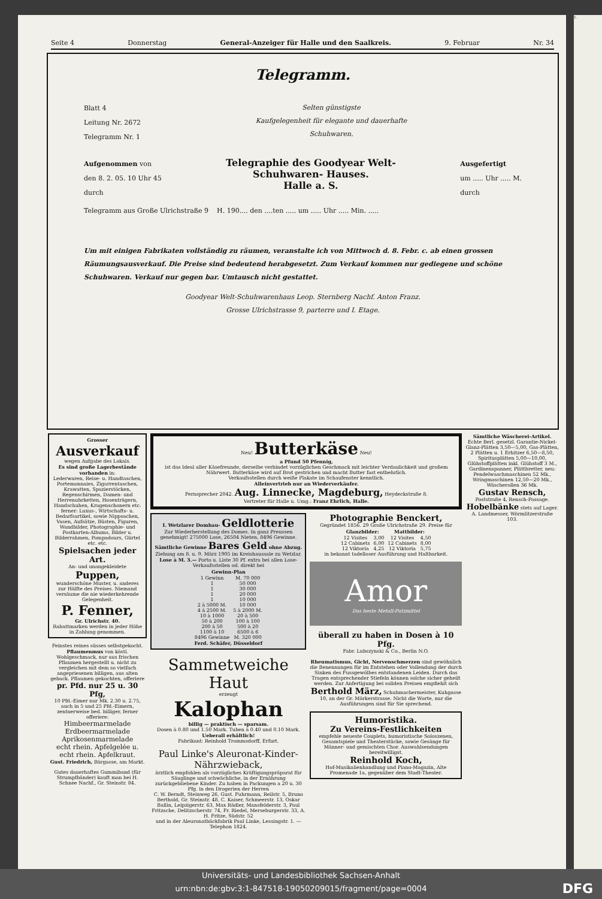Seite 4 Donnerstag General-Anzeiger für Halle und den Saalkreis. 9. Februar Nr. 34
Telegramm.
Blatt 4
Leitung Nr. 2672
Telegramm Nr. 1
Selten günstigste
Kaufgelegenheit für elegante und dauerhafte
Schuhwaren.
Aufgenommen von
den 8. 2. 05. 10 Uhr 45
durch
Telegraphie des Goodyear Welt-
Schuhwaren- Hauses.
Halle a. S.
Ausgefertigt
um ..... Uhr ..... M.
durch
Telegramm aus Große Ulrichstraße 9 H. 190.... den ....ten ..... um ..... Uhr ..... Min. .....
Um mit einigen Fabrikaten vollständig zu räumen, veranstalte ich von Mittwoch d. 8. Febr. c. ab einen grossen Räumungsausverkauf. Die Preise sind bedeutend herabgesetzt. Zum Verkauf kommen nur gediegene und schöne Schuhwaren. Verkauf nur gegen bar. Umtausch nicht gestattet.
Goodyear Welt-Schuhwarenhaus Leop. Sternberg Nachf. Anton Franz.
Grosse Ulrichstrasse 9, parterre und I. Etage.
Grosser
Ausverkauf
wegen Aufgabe des Lokals.
Es sind große Lagerbestände vorhanden in:
Lederwaren, Reise- u. Handtaschen, Portemonnaies, Zigarrentaschen, Krawatten, Spazierstöcken, Regenschirmen, Damen- und Herrenuhrketten, Hosenträgern, Handschuhen, Kragenschonern etc.
ferner: Luxus-, Wirtschafts- u. Bedarfsartikel, sowie Nippsachen, Vasen, Aufsätze, Büsten, Figuren, Wandbilder, Photographie- und Postkarten-Albums, Bilder u. Bilderrahmen, Pompadours, Gürtel etc. etc.
Spielsachen jeder Art.
An- und unangekleidete
Puppen,
wunderschöne Muster, u. anderes zur Hälfte des Preises. Niemand versäume die nie wiederkehrende Gelegenheit.
P. Fenner,
Gr. Ulrichstr. 40.
Rabattmarken werden in jeder Höhe in Zahlung genommen.
Feinstes reines süsses selbstgekocht. Pflaumenmus von köstl. Wohlgeschmack, nur aus frischen Pflaumen hergestellt u. nicht zu vergleichen mit dem so vielfach angepriesenen billigen, aus alten geback. Pflaumen gekochten, offeriere
pr. Pfd. nur 25 u. 30 Pfg,
10 Pfd.-Eimer nur Mk. 2.30 u. 2.75, auch in 5 und 25 Pfd.-Eimern, zentnerweise bed. billiger, ferner offeriere:
Himbeermarmelade
Erdbeermarmelade
Aprikosenmarmelade
echt rhein. Apfelgelée u.
echt rhein. Apfelkraut.
Gust. Friedrich, Bärgasse, am Markt.
Gutes dauerhaftes Gummiband (für Strumpfbänder) kauft man bei H. Schnee Nachf., Gr. Steinstr. 84.
Neu! Butterkäse Neu!
a Pfund 50 Pfennig,
ist das Ideal aller Käsefreunde, derselbe verbindet vorzüglichen Geschmack mit leichter Verdaulichkeit und großem Nährwert. Butterkäse wird auf Brot gestrichen und macht Butter fast entbehrlich.
Verkaufsstellen durch weiße Plakate im Schaufenster kenntlich.
Alleinvertrieb nur an Wiederverkäufer.
Fernsprecher 2042. Aug. Linnecke, Magdeburg, Heydeckstraße 8.
Vertreter für Halle u. Umg.: Franz Ehrlich, Halle.
I. Wetzlarer Dombau- Geldlotterie
Zur Wiederherstellung des Domes. In ganz Preussen genehmigt! 275000 Lose, 26504 Nieten, 8496 Gewinne.
Sämtliche Gewinne Bares Geld ohne Abzug.
Ziehung am 8. u. 9. März 1905 im Kreishaussale zu Wetzlar. Lose à M. 3.— Porto u. Liste 30 Pf. extra bei allen Lose-Verkaufsstellen od. direkt bei
| Gewinn-Plan | |
| --- | --- |
| 1 Gewinn | M. 70 000 |
| 1 | 50 000 |
| 1 | 30 000 |
| 1 | 20 000 |
| 1 | 10 000 |
| 2 à 5000 M. | 10 000 |
| 4 à 2500 M. | 5 à 2000 M. |
| 10 à 1000 | 20 à 500 |
| 50 à 200 | 100 à 100 |
| 200 à 50 | 500 à 20 |
| 1100 à 10 | 6500 à 6 |
| 8496 Gewinne | M. 320 000 |
Ferd. Schäfer, Düsseldorf
Sammetweiche Haut
erzeugt
Kalophan
billig — praktisch — sparsam.
Dosen à 0.80 und 1.50 Mark. Tuben à 0.40 und 0.10 Mark.
Ueberall erhältlich!
Fabrikant: Reinhold Trommsdorff, Erfurt.
Paul Linke's Aleuronat-Kinder-Nährzwieback,
ärztlich empfohlen als vorzügliches Kräftigungspräparat für Säuglinge und schwächliche, in der Ernährung zurückgebliebene Kinder. Zu haben in Packungen a 20 u. 30 Pfg. in den Drogerien der Herren
C. W. Berndt, Steinweg 26, Gust. Fuhrmann, Reilstr. 5, Bruno Berthold, Gr. Steinstr. 48, C. Kaiser, Schmeerstr. 13, Oskar Ballin, Leipzigerstr. 63, Max Rädler, Mansfelderstr. 3, Paul Fritzsche, Delitzscherstr. 74, Fr. Riedel, Merseburgerstr. 33, A. H. Fritze, Südstr. 52
und in der Aleuronatbäckfabrik Paul Linke, Lessingstr. 1. — Telephon 1824.
Photographie Benckert,
Gegründet 1856. 29 Große Ulrichstraße 29. Preise für
| Glanzbilder: | | Mattbilder: | |
| --- | --- | --- | --- |
| 12 Visites | 3,00 | 12 Visites | 4,50 |
| 12 Cabinets | 6,00 | 12 Cabinets | 8,00 |
| 12 Viktoria | 4,25 | 12 Viktoria | 5,75 |
in bekannt tadelloser Ausführung und Haltbarkeit.
Amor
Das beste Metall-Putzmittel
überall zu haben in Dosen à 10 Pfg.
Fabr. Lubszynski & Co., Berlin N.O.
Rheumatismus, Gicht, Nervenschmerzen sind gewöhnlich die Benennungen für im Entstehen oder Vollendung der durch Sinken des Fussgewölbes entstandenen Leiden. Durch das Tragen entsprechender Stiefeln können solche sicher geheilt werden. Zur Anfertigung bei soliden Preisen empfiehlt sich Berthold März, Schuhmachermeister, Kuhgasse 10, an der Gr. Märkerstrasse. Nicht die Worte, nur die Ausführungen sind für Sie sprechend.
Humoristika.
Zu Vereins-Festlichkeiten
empfehle neueste Couplets, humoristische Soloszenen, Gesamtspiele und Theaterstücke, sowie Gesänge für Männer- und gemischten Chor. Auswahlsendungen bereitwilligst.
Reinhold Koch,
Hof-Musikalienhandlung und Piano-Magazin, Alte Promenade 1a, gegenüber dem Stadt-Theater.
Sämtliche Wäscherei-Artikel.
Echte Berl. gesetzl. Garantie-Nickel-Glanz-Plätten 3,50—5,00, Gas-Plätten, 2 Plätten u. 1 Erhitzer 6,50—8,50, Spiritusplätten 5,00—10,00, Glühstoffplätten inkl. Glühstoff 3 M., Gardinenspanner, Plättbretter, neu: Pendelwaschmaschinen 52 Mk., Wringmaschinen 12,50—20 Mk., Wäscherollen 36 Mk.
Gustav Rensch, Poststraße 4, Rensch-Passage.
Hobelbänke stets auf Lager. A. Landmesser, Wörmlitzerstraße 103.
1.
Universitäts- und Landesbibliothek Sachsen-Anhalt
urn:nbn:de:gbv:3:1-847518-19050209015/fragment/page=0004 DFG